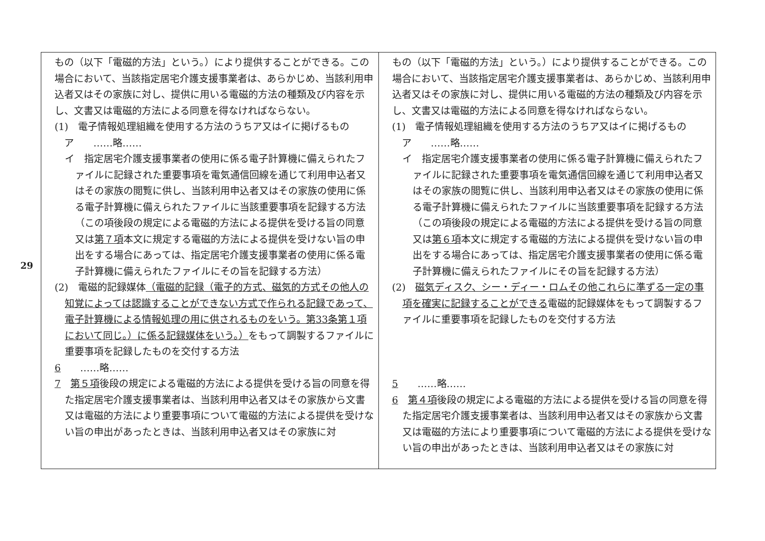29
| もの（以下「電磁的方法」という。）により提供することができる。この場合において、当該指定居宅介護支援事業者は、あらかじめ、当該利用申込者又はその家族に対し、提供に用いる電磁的方法の種類及び内容を示し、文書又は電磁的方法による同意を得なければならない。 (1) 電子情報処理組織を使用する方法のうちア又はイに掲げるもの ア ……略…… イ 指定居宅介護支援事業者の使用に係る電子計算機に備えられたファイルに記録された重要事項を電気通信回線を通じて利用申込者又はその家族の閲覧に供し、当該利用申込者又はその家族の使用に係る電子計算機に備えられたファイルに当該重要事項を記録する方法（この項後段の規定による電磁的方法による提供を受ける旨の同意又は 第７項 本文に規定する電磁的方法による提供を受けない旨の申出をする場合にあっては、指定居宅介護支援事業者の使用に係る電子計算機に備えられたファイルにその旨を記録する方法） (2) 電磁的記録媒体 （電磁的記録（電子的方式、磁気的方式その他人の知覚によっては認識することができない方式で作られる記録であって、電子計算機による情報処理の用に供されるものをいう。第33条第１項において同じ。）に係る記録媒体をいう。） をもって調製するファイルに重要事項を記録したものを交付する方法 6 ……略…… 7 第５項 後段の規定による電磁的方法による提供を受ける旨の同意を得た指定居宅介護支援事業者は、当該利用申込者又はその家族から文書又は電磁的方法により重要事項について電磁的方法による提供を受けない旨の申出があったときは、当該利用申込者又はその家族に対 | もの（以下「電磁的方法」という。）により提供することができる。この場合において、当該指定居宅介護支援事業者は、あらかじめ、当該利用申込者又はその家族に対し、提供に用いる電磁的方法の種類及び内容を示し、文書又は電磁的方法による同意を得なければならない。 (1) 電子情報処理組織を使用する方法のうちア又はイに掲げるもの ア ……略…… イ 指定居宅介護支援事業者の使用に係る電子計算機に備えられたファイルに記録された重要事項を電気通信回線を通じて利用申込者又はその家族の閲覧に供し、当該利用申込者又はその家族の使用に係る電子計算機に備えられたファイルに当該重要事項を記録する方法（この項後段の規定による電磁的方法による提供を受ける旨の同意又は 第６項 本文に規定する電磁的方法による提供を受けない旨の申出をする場合にあっては、指定居宅介護支援事業者の使用に係る電子計算機に備えられたファイルにその旨を記録する方法） (2) 磁気ディスク、シー・ディー・ロムその他これらに準ずる一定の事項を確実に記録することができる 電磁的記録媒体をもって調製するファイルに重要事項を記録したものを交付する方法 5 ……略…… 6 第４項 後段の規定による電磁的方法による提供を受ける旨の同意を得た指定居宅介護支援事業者は、当該利用申込者又はその家族から文書又は電磁的方法により重要事項について電磁的方法による提供を受けない旨の申出があったときは、当該利用申込者又はその家族に対 |